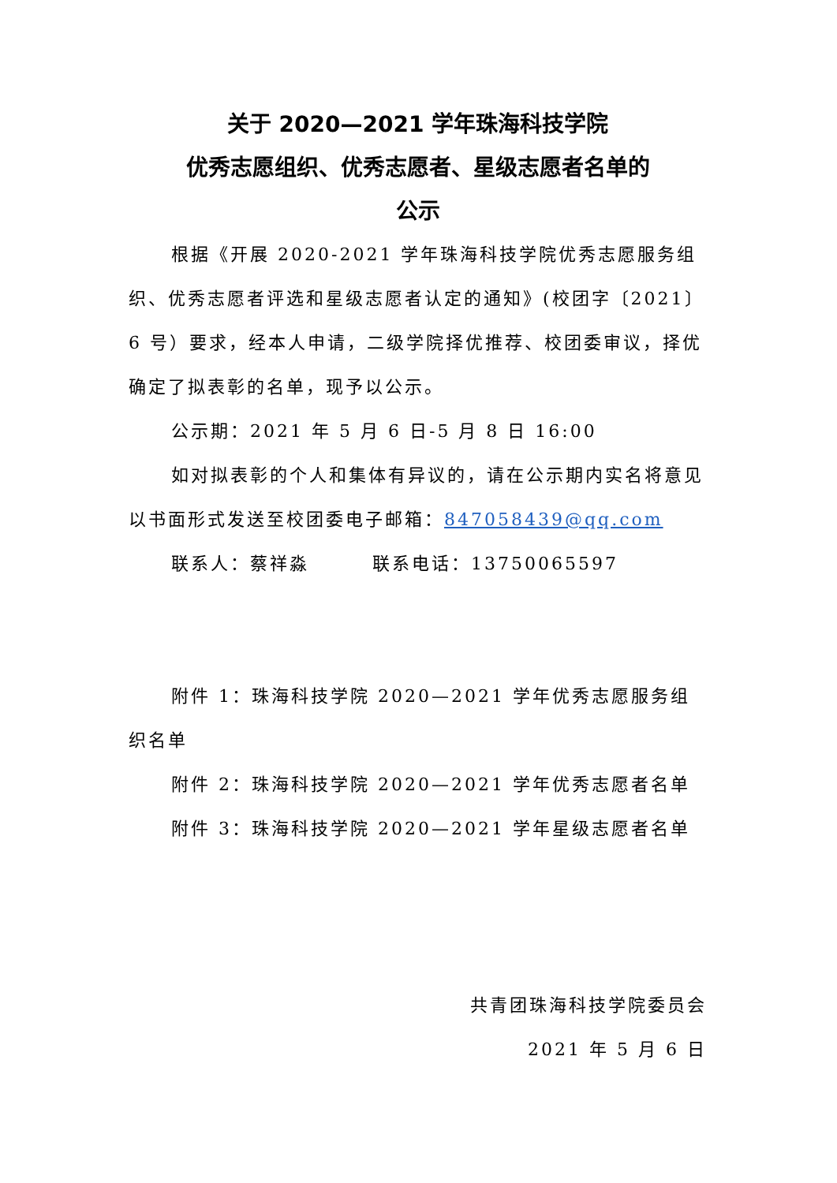关于 2020—2021 学年珠海科技学院
优秀志愿组织、优秀志愿者、星级志愿者名单的
公示
根据《开展 2020-2021 学年珠海科技学院优秀志愿服务组织、优秀志愿者评选和星级志愿者认定的通知》(校团字〔2021〕6 号）要求，经本人申请，二级学院择优推荐、校团委审议，择优确定了拟表彰的名单，现予以公示。
公示期：2021 年 5 月 6 日-5 月 8 日 16:00
如对拟表彰的个人和集体有异议的，请在公示期内实名将意见以书面形式发送至校团委电子邮箱：847058439@qq.com
联系人：蔡祥淼 联系电话：13750065597
附件 1：珠海科技学院 2020—2021 学年优秀志愿服务组织名单
附件 2：珠海科技学院 2020—2021 学年优秀志愿者名单
附件 3：珠海科技学院 2020—2021 学年星级志愿者名单
共青团珠海科技学院委员会
2021 年 5 月 6 日